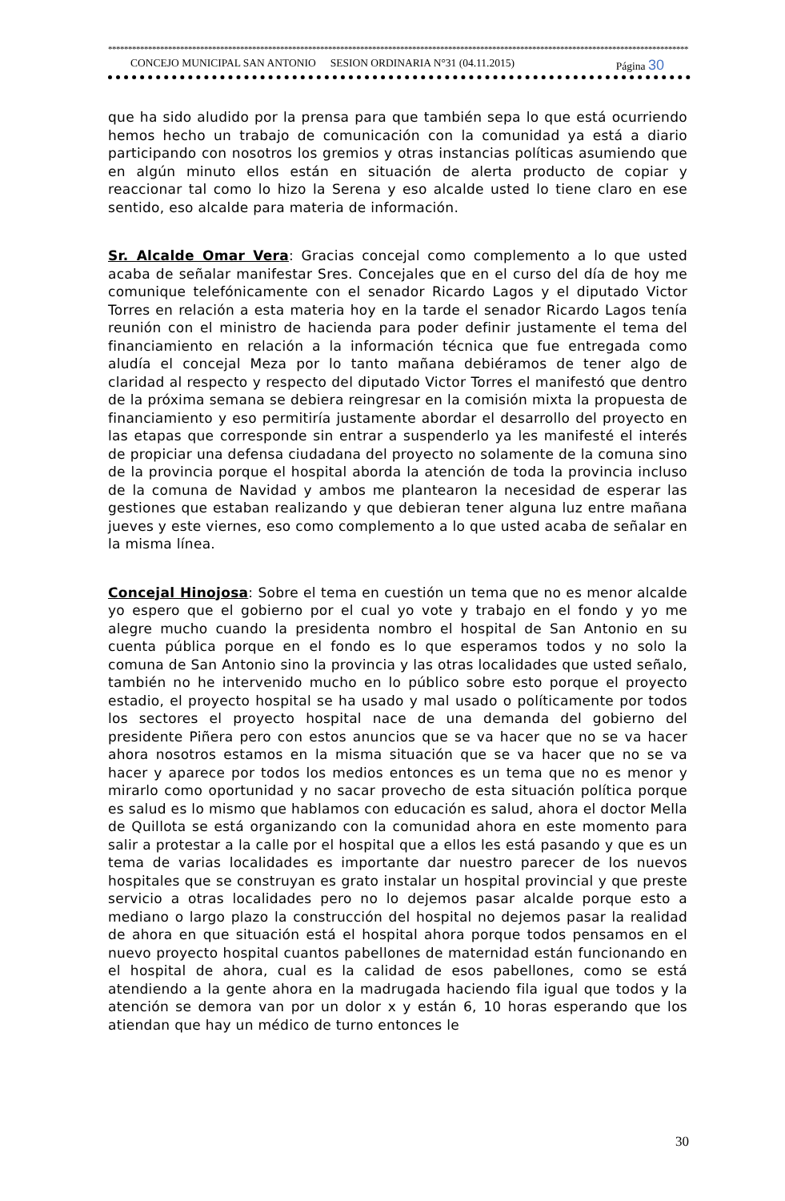**************************************************************************************************************************************************
CONCEJO MUNICIPAL SAN ANTONIO SESION ORDINARIA N°31 (04.11.2015) Página 30
que ha sido aludido por la prensa para que también sepa lo que está ocurriendo hemos hecho un trabajo de comunicación con la comunidad ya está a diario participando con nosotros los gremios y otras instancias políticas asumiendo que en algún minuto ellos están en situación de alerta producto de copiar y reaccionar tal como lo hizo la Serena y eso alcalde usted lo tiene claro en ese sentido, eso alcalde para materia de información.
Sr. Alcalde Omar Vera: Gracias concejal como complemento a lo que usted acaba de señalar manifestar Sres. Concejales que en el curso del día de hoy me comunique telefónicamente con el senador Ricardo Lagos y el diputado Victor Torres en relación a esta materia hoy en la tarde el senador Ricardo Lagos tenía reunión con el ministro de hacienda para poder definir justamente el tema del financiamiento en relación a la información técnica que fue entregada como aludía el concejal Meza por lo tanto mañana debiéramos de tener algo de claridad al respecto y respecto del diputado Victor Torres el manifestó que dentro de la próxima semana se debiera reingresar en la comisión mixta la propuesta de financiamiento y eso permitiría justamente abordar el desarrollo del proyecto en las etapas que corresponde sin entrar a suspenderlo ya les manifesté el interés de propiciar una defensa ciudadana del proyecto no solamente de la comuna sino de la provincia porque el hospital aborda la atención de toda la provincia incluso de la comuna de Navidad y ambos me plantearon la necesidad de esperar las gestiones que estaban realizando y que debieran tener alguna luz entre mañana jueves y este viernes, eso como complemento a lo que usted acaba de señalar en la misma línea.
Concejal Hinojosa: Sobre el tema en cuestión un tema que no es menor alcalde yo espero que el gobierno por el cual yo vote y trabajo en el fondo y yo me alegre mucho cuando la presidenta nombro el hospital de San Antonio en su cuenta pública porque en el fondo es lo que esperamos todos y no solo la comuna de San Antonio sino la provincia y las otras localidades que usted señalo, también no he intervenido mucho en lo público sobre esto porque el proyecto estadio, el proyecto hospital se ha usado y mal usado o políticamente por todos los sectores el proyecto hospital nace de una demanda del gobierno del presidente Piñera pero con estos anuncios que se va hacer que no se va hacer ahora nosotros estamos en la misma situación que se va hacer que no se va hacer y aparece por todos los medios entonces es un tema que no es menor y mirarlo como oportunidad y no sacar provecho de esta situación política porque es salud es lo mismo que hablamos con educación es salud, ahora el doctor Mella de Quillota se está organizando con la comunidad ahora en este momento para salir a protestar a la calle por el hospital que a ellos les está pasando y que es un tema de varias localidades es importante dar nuestro parecer de los nuevos hospitales que se construyan es grato instalar un hospital provincial y que preste servicio a otras localidades pero no lo dejemos pasar alcalde porque esto a mediano o largo plazo la construcción del hospital no dejemos pasar la realidad de ahora en que situación está el hospital ahora porque todos pensamos en el nuevo proyecto hospital cuantos pabellones de maternidad están funcionando en el hospital de ahora, cual es la calidad de esos pabellones, como se está atendiendo a la gente ahora en la madrugada haciendo fila igual que todos y la atención se demora van por un dolor x y están 6, 10 horas esperando que los atiendan que hay un médico de turno entonces le
30